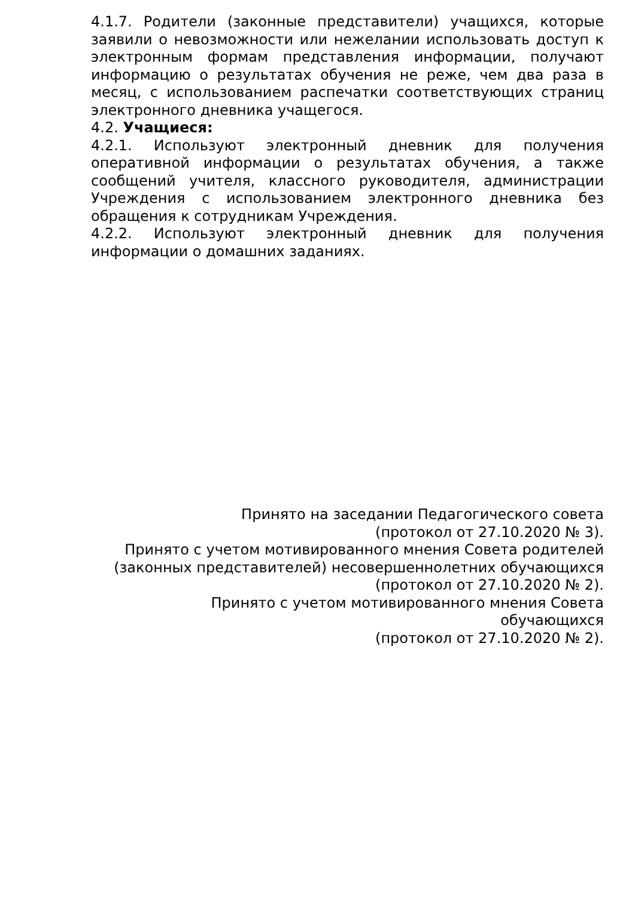4.1.7. Родители (законные представители) учащихся, которые заявили о невозможности или нежелании использовать доступ к электронным формам представления информации, получают информацию о результатах обучения не реже, чем два раза в месяц, с использованием распечатки соответствующих страниц электронного дневника учащегося.
4.2. Учащиеся:
4.2.1. Используют электронный дневник для получения оперативной информации о результатах обучения, а также сообщений учителя, классного руководителя, администрации Учреждения с использованием электронного дневника без обращения к сотрудникам Учреждения.
4.2.2. Используют электронный дневник для получения информации о домашних заданиях.
Принято на заседании Педагогического совета
(протокол от 27.10.2020 № 3).
Принято с учетом мотивированного мнения Совета родителей
(законных представителей) несовершеннолетних обучающихся
(протокол от 27.10.2020 № 2).
Принято с учетом мотивированного мнения Совета
обучающихся
(протокол от 27.10.2020 № 2).